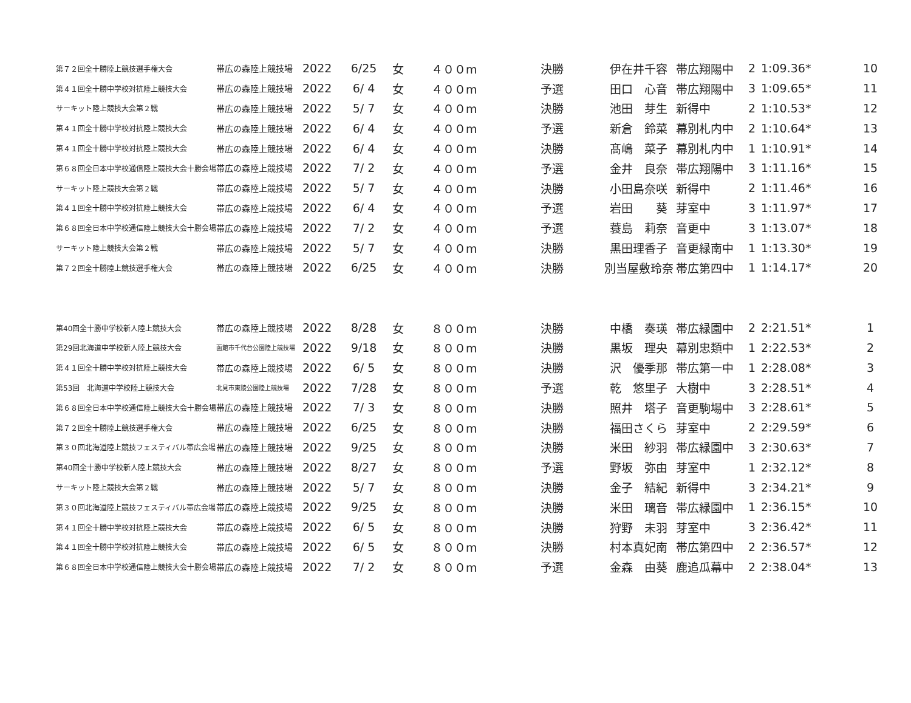| 第７２回全十勝陸上競技選手権大会 | 帯広の森陸上競技場 | 2022 | 6/25 | 女 | ４００m | 決勝 | 伊在井千容 | 帯広翔陽中 | 2 | 1:09.36* | 10 |
| 第４１回全十勝中学校対抗陸上競技大会 | 帯広の森陸上競技場 | 2022 | 6/ 4 | 女 | ４００m | 予選 | 田口 心音 | 帯広翔陽中 | 3 | 1:09.65* | 11 |
| サーキット陸上競技大会第２戦 | 帯広の森陸上競技場 | 2022 | 5/ 7 | 女 | ４００m | 決勝 | 池田 芽生 | 新得中 | 2 | 1:10.53* | 12 |
| 第４１回全十勝中学校対抗陸上競技大会 | 帯広の森陸上競技場 | 2022 | 6/ 4 | 女 | ４００m | 予選 | 新倉 鈴菜 | 幕別札内中 | 2 | 1:10.64* | 13 |
| 第４１回全十勝中学校対抗陸上競技大会 | 帯広の森陸上競技場 | 2022 | 6/ 4 | 女 | ４００m | 決勝 | 髙嶋 菜子 | 幕別札内中 | 1 | 1:10.91* | 14 |
| 第６８回全日本中学校通信陸上競技大会十勝会場 | 帯広の森陸上競技場 | 2022 | 7/ 2 | 女 | ４００m | 予選 | 金井 良奈 | 帯広翔陽中 | 3 | 1:11.16* | 15 |
| サーキット陸上競技大会第２戦 | 帯広の森陸上競技場 | 2022 | 5/ 7 | 女 | ４００m | 決勝 | 小田島奈咲 | 新得中 | 2 | 1:11.46* | 16 |
| 第４１回全十勝中学校対抗陸上競技大会 | 帯広の森陸上競技場 | 2022 | 6/ 4 | 女 | ４００m | 予選 | 岩田 葵 | 芽室中 | 3 | 1:11.97* | 17 |
| 第６８回全日本中学校通信陸上競技大会十勝会場 | 帯広の森陸上競技場 | 2022 | 7/ 2 | 女 | ４００m | 予選 | 蓑島 莉奈 | 音更中 | 3 | 1:13.07* | 18 |
| サーキット陸上競技大会第２戦 | 帯広の森陸上競技場 | 2022 | 5/ 7 | 女 | ４００m | 決勝 | 黒田理香子 | 音更緑南中 | 1 | 1:13.30* | 19 |
| 第７２回全十勝陸上競技選手権大会 | 帯広の森陸上競技場 | 2022 | 6/25 | 女 | ４００m | 決勝 | 別当屋敷玲奈 | 帯広第四中 | 1 | 1:14.17* | 20 |
| 第40回全十勝中学校新人陸上競技大会 | 帯広の森陸上競技場 | 2022 | 8/28 | 女 | ８００m | 決勝 | 中橋 奏瑛 | 帯広緑園中 | 2 | 2:21.51* | 1 |
| 第29回北海道中学校新人陸上競技大会 | 函館市千代台公園陸上競技場 | 2022 | 9/18 | 女 | ８００m | 決勝 | 黒坂 理央 | 幕別忠類中 | 1 | 2:22.53* | 2 |
| 第４１回全十勝中学校対抗陸上競技大会 | 帯広の森陸上競技場 | 2022 | 6/ 5 | 女 | ８００m | 決勝 | 沢 優季那 | 帯広第一中 | 1 | 2:28.08* | 3 |
| 第53回 北海道中学校陸上競技大会 | 北見市東陵公園陸上競技場 | 2022 | 7/28 | 女 | ８００m | 予選 | 乾 悠里子 | 大樹中 | 3 | 2:28.51* | 4 |
| 第６８回全日本中学校通信陸上競技大会十勝会場 | 帯広の森陸上競技場 | 2022 | 7/ 3 | 女 | ８００m | 決勝 | 照井 塔子 | 音更駒場中 | 3 | 2:28.61* | 5 |
| 第７２回全十勝陸上競技選手権大会 | 帯広の森陸上競技場 | 2022 | 6/25 | 女 | ８００m | 決勝 | 福田さくら | 芽室中 | 2 | 2:29.59* | 6 |
| 第３０回北海道陸上競技フェスティバル帯広会場 | 帯広の森陸上競技場 | 2022 | 9/25 | 女 | ８００m | 決勝 | 米田 紗羽 | 帯広緑園中 | 3 | 2:30.63* | 7 |
| 第40回全十勝中学校新人陸上競技大会 | 帯広の森陸上競技場 | 2022 | 8/27 | 女 | ８００m | 予選 | 野坂 弥由 | 芽室中 | 1 | 2:32.12* | 8 |
| サーキット陸上競技大会第２戦 | 帯広の森陸上競技場 | 2022 | 5/ 7 | 女 | ８００m | 決勝 | 金子 結紀 | 新得中 | 3 | 2:34.21* | 9 |
| 第３０回北海道陸上競技フェスティバル帯広会場 | 帯広の森陸上競技場 | 2022 | 9/25 | 女 | ８００m | 決勝 | 米田 璃音 | 帯広緑園中 | 1 | 2:36.15* | 10 |
| 第４１回全十勝中学校対抗陸上競技大会 | 帯広の森陸上競技場 | 2022 | 6/ 5 | 女 | ８００m | 決勝 | 狩野 未羽 | 芽室中 | 3 | 2:36.42* | 11 |
| 第４１回全十勝中学校対抗陸上競技大会 | 帯広の森陸上競技場 | 2022 | 6/ 5 | 女 | ８００m | 決勝 | 村本真妃南 | 帯広第四中 | 2 | 2:36.57* | 12 |
| 第６８回全日本中学校通信陸上競技大会十勝会場 | 帯広の森陸上競技場 | 2022 | 7/ 2 | 女 | ８００m | 予選 | 金森 由葵 | 鹿追瓜幕中 | 2 | 2:38.04* | 13 |